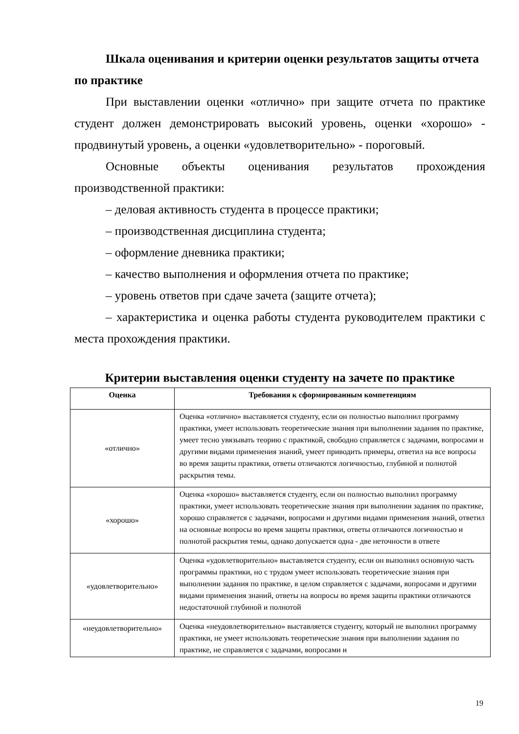Шкала оценивания и критерии оценки результатов защиты отчета по практике
При выставлении оценки «отлично» при защите отчета по практике студент должен демонстрировать высокий уровень, оценки «хорошо» - продвинутый уровень, а оценки «удовлетворительно» - пороговый.
Основные объекты оценивания результатов прохождения производственной практики:
– деловая активность студента в процессе практики;
– производственная дисциплина студента;
– оформление дневника практики;
– качество выполнения и оформления отчета по практике;
– уровень ответов при сдаче зачета (защите отчета);
– характеристика и оценка работы студента руководителем практики с места прохождения практики.
Критерии выставления оценки студенту на зачете по практике
| Оценка | Требования к сформированным компетенциям |
| --- | --- |
| «отлично» | Оценка «отлично» выставляется студенту, если он полностью выполнил программу практики, умеет использовать теоретические знания при выполнении задания по практике, умеет тесно увязывать теорию с практикой, свободно справляется с задачами, вопросами и другими видами применения знаний, умеет приводить примеры, ответил на все вопросы во время защиты практики, ответы отличаются логичностью, глубиной и полнотой раскрытия темы. |
| «хорошо» | Оценка «хорошо» выставляется студенту, если он полностью выполнил программу практики, умеет использовать теоретические знания при выполнении задания по практике, хорошо справляется с задачами, вопросами и другими видами применения знаний, ответил на основные вопросы во время защиты практики, ответы отличаются логичностью и полнотой раскрытия темы, однако допускается одна - две неточности в ответе |
| «удовлетворительно» | Оценка «удовлетворительно» выставляется студенту, если он выполнил основную часть программы практики, но с трудом умеет использовать теоретические знания при выполнении задания по практике, в целом справляется с задачами, вопросами и другими видами применения знаний, ответы на вопросы во время защиты практики отличаются недостаточной глубиной и полнотой |
| «неудовлетворительно» | Оценка «неудовлетворительно» выставляется студенту, который не выполнил программу практики, не умеет использовать теоретические знания при выполнении задания по практике, не справляется с задачами, вопросами и |
19